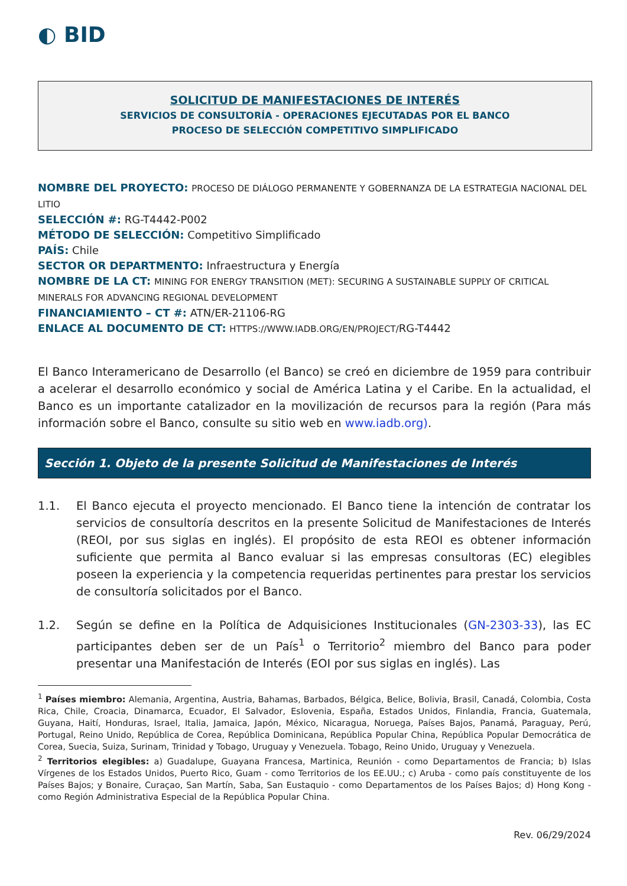◐ BID
SOLICITUD DE MANIFESTACIONES DE INTERÉS
SERVICIOS DE CONSULTORÍA - OPERACIONES EJECUTADAS POR EL BANCO
PROCESO DE SELECCIÓN COMPETITIVO SIMPLIFICADO
NOMBRE DEL PROYECTO: PROCESO DE DIÁLOGO PERMANENTE Y GOBERNANZA DE LA ESTRATEGIA NACIONAL DEL LITIO
SELECCIÓN #: RG-T4442-P002
MÉTODO DE SELECCIÓN: Competitivo Simplificado
PAÍS: Chile
SECTOR OR DEPARTMENTO: Infraestructura y Energía
NOMBRE DE LA CT: MINING FOR ENERGY TRANSITION (MET): SECURING A SUSTAINABLE SUPPLY OF CRITICAL MINERALS FOR ADVANCING REGIONAL DEVELOPMENT
FINANCIAMIENTO – CT #: ATN/ER-21106-RG
ENLACE AL DOCUMENTO DE CT: HTTPS://WWW.IADB.ORG/EN/PROJECT/RG-T4442
El Banco Interamericano de Desarrollo (el Banco) se creó en diciembre de 1959 para contribuir a acelerar el desarrollo económico y social de América Latina y el Caribe. En la actualidad, el Banco es un importante catalizador en la movilización de recursos para la región (Para más información sobre el Banco, consulte su sitio web en www.iadb.org).
Sección 1. Objeto de la presente Solicitud de Manifestaciones de Interés
1.1. El Banco ejecuta el proyecto mencionado. El Banco tiene la intención de contratar los servicios de consultoría descritos en la presente Solicitud de Manifestaciones de Interés (REOI, por sus siglas en inglés). El propósito de esta REOI es obtener información suficiente que permita al Banco evaluar si las empresas consultoras (EC) elegibles poseen la experiencia y la competencia requeridas pertinentes para prestar los servicios de consultoría solicitados por el Banco.
1.2. Según se define en la Política de Adquisiciones Institucionales (GN-2303-33), las EC participantes deben ser de un País<sup>1</sup> o Territorio<sup>2</sup> miembro del Banco para poder presentar una Manifestación de Interés (EOI por sus siglas en inglés). Las
<sup>1</sup> Países miembro: Alemania, Argentina, Austria, Bahamas, Barbados, Bélgica, Belice, Bolivia, Brasil, Canadá, Colombia, Costa Rica, Chile, Croacia, Dinamarca, Ecuador, El Salvador, Eslovenia, España, Estados Unidos, Finlandia, Francia, Guatemala, Guyana, Haití, Honduras, Israel, Italia, Jamaica, Japón, México, Nicaragua, Noruega, Países Bajos, Panamá, Paraguay, Perú, Portugal, Reino Unido, República de Corea, República Dominicana, República Popular China, República Popular Democrática de Corea, Suecia, Suiza, Surinam, Trinidad y Tobago, Uruguay y Venezuela. Tobago, Reino Unido, Uruguay y Venezuela.
<sup>2</sup> Territorios elegibles: a) Guadalupe, Guayana Francesa, Martinica, Reunión - como Departamentos de Francia; b) Islas Vírgenes de los Estados Unidos, Puerto Rico, Guam - como Territorios de los EE.UU.; c) Aruba - como país constituyente de los Países Bajos; y Bonaire, Curaçao, San Martín, Saba, San Eustaquio - como Departamentos de los Países Bajos; d) Hong Kong - como Región Administrativa Especial de la República Popular China.
Rev. 06/29/2024